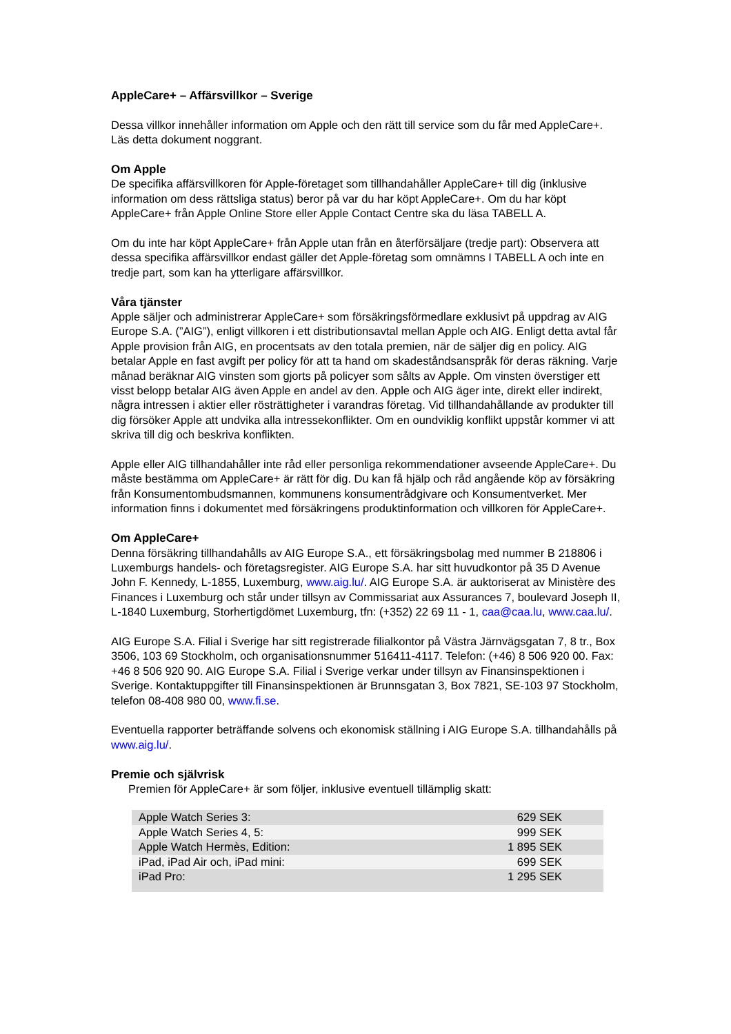AppleCare+ – Affärsvillkor – Sverige
Dessa villkor innehåller information om Apple och den rätt till service som du får med AppleCare+. Läs detta dokument noggrant.
Om Apple
De specifika affärsvillkoren för Apple-företaget som tillhandahåller AppleCare+ till dig (inklusive information om dess rättsliga status) beror på var du har köpt AppleCare+. Om du har köpt AppleCare+ från Apple Online Store eller Apple Contact Centre ska du läsa TABELL A.
Om du inte har köpt AppleCare+ från Apple utan från en återförsäljare (tredje part): Observera att dessa specifika affärsvillkor endast gäller det Apple-företag som omnämns I TABELL A och inte en tredje part, som kan ha ytterligare affärsvillkor.
Våra tjänster
Apple säljer och administrerar AppleCare+ som försäkringsförmedlare exklusivt på uppdrag av AIG Europe S.A. (”AIG”), enligt villkoren i ett distributionsavtal mellan Apple och AIG. Enligt detta avtal får Apple provision från AIG, en procentsats av den totala premien, när de säljer dig en policy. AIG betalar Apple en fast avgift per policy för att ta hand om skadeståndsanspråk för deras räkning. Varje månad beräknar AIG vinsten som gjorts på policyer som sålts av Apple. Om vinsten överstiger ett visst belopp betalar AIG även Apple en andel av den. Apple och AIG äger inte, direkt eller indirekt, några intressen i aktier eller rösträttigheter i varandras företag. Vid tillhandahållande av produkter till dig försöker Apple att undvika alla intressekonflikter. Om en oundviklig konflikt uppstår kommer vi att skriva till dig och beskriva konflikten.
Apple eller AIG tillhandahåller inte råd eller personliga rekommendationer avseende AppleCare+. Du måste bestämma om AppleCare+ är rätt för dig. Du kan få hjälp och råd angående köp av försäkring från Konsumentombudsmannen, kommunens konsumentrådgivare och Konsumentverket. Mer information finns i dokumentet med försäkringens produktinformation och villkoren för AppleCare+.
Om AppleCare+
Denna försäkring tillhandahålls av AIG Europe S.A., ett försäkringsbolag med nummer B 218806 i Luxemburgs handels- och företagsregister. AIG Europe S.A. har sitt huvudkontor på 35 D Avenue John F. Kennedy, L-1855, Luxemburg, www.aig.lu/. AIG Europe S.A. är auktoriserat av Ministère des Finances i Luxemburg och står under tillsyn av Commissariat aux Assurances 7, boulevard Joseph II, L-1840 Luxemburg, Storhertigdömet Luxemburg, tfn: (+352) 22 69 11 - 1, caa@caa.lu, www.caa.lu/.
AIG Europe S.A. Filial i Sverige har sitt registrerade filialkontor på Västra Järnvägsgatan 7, 8 tr., Box 3506, 103 69 Stockholm, och organisationsnummer 516411-4117. Telefon: (+46) 8 506 920 00. Fax: +46 8 506 920 90. AIG Europe S.A. Filial i Sverige verkar under tillsyn av Finansinspektionen i Sverige. Kontaktuppgifter till Finansinspektionen är Brunnsgatan 3, Box 7821, SE-103 97 Stockholm, telefon 08-408 980 00, www.fi.se.
Eventuella rapporter beträffande solvens och ekonomisk ställning i AIG Europe S.A. tillhandahålls på www.aig.lu/.
Premie och självrisk
Premien för AppleCare+ är som följer, inklusive eventuell tillämplig skatt:
| Apple Watch Series 3: | 629 SEK |
| Apple Watch Series 4, 5: | 999 SEK |
| Apple Watch Hermès, Edition: | 1 895 SEK |
| iPad, iPad Air och, iPad mini: | 699 SEK |
| iPad Pro: | 1 295 SEK |